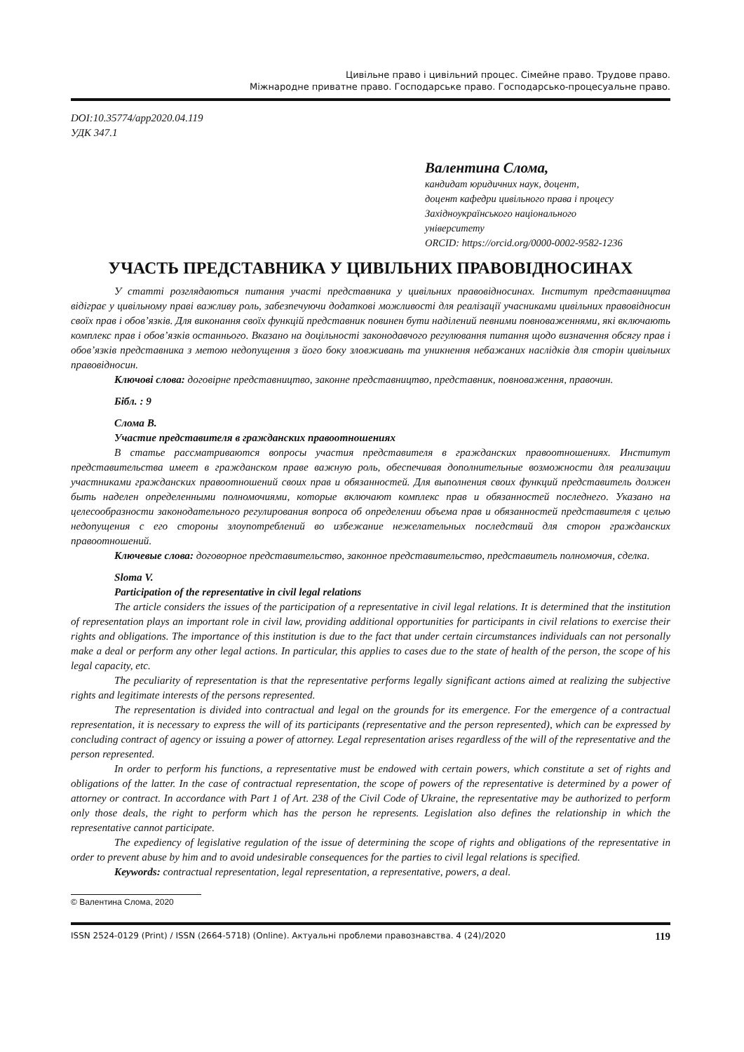Цивільне право і цивільний процес. Сімейне право. Трудове право.
Міжнародне приватне право. Господарське право. Господарсько-процесуальне право.
DOI:10.35774/app2020.04.119
УДК 347.1
Валентина Слома,
кандидат юридичних наук, доцент,
доцент кафедри цивільного права і процесу
Західноукраїнського національного
університету
ORCID: https://orcid.org/0000-0002-9582-1236
УЧАСТЬ ПРЕДСТАВНИКА У ЦИВІЛЬНИХ ПРАВОВІДНОСИНАХ
У статті розглядаються питання участі представника у цивільних правовідносинах. Інститут представництва відіграє у цивільному праві важливу роль, забезпечуючи додаткові можливості для реалізації учасниками цивільних правовідносин своїх прав і обов’язків. Для виконання своїх функцій представник повинен бути наділений певними повноваженнями, які включають комплекс прав і обов’язків останнього. Вказано на доцільності законодавчого регулювання питання щодо визначення обсягу прав і обов’язків представника з метою недопущення з його боку зловживань та уникнення небажаних наслідків для сторін цивільних правовідносин.
Ключові слова: договірне представництво, законне представництво, представник, повноваження, правочин.
Бібл. : 9
Слома В.
Участие представителя в гражданских правоотношениях
В статье рассматриваются вопросы участия представителя в гражданских правоотношениях. Институт представительства имеет в гражданском праве важную роль, обеспечивая дополнительные возможности для реализации участниками гражданских правоотношений своих прав и обязанностей. Для выполнения своих функций представитель должен быть наделен определенными полномочиями, которые включают комплекс прав и обязанностей последнего. Указано на целесообразности законодательного регулирования вопроса об определении объема прав и обязанностей представителя с целью недопущения с его стороны злоупотреблений во избежание нежелательных последствий для сторон гражданских правоотношений.
Ключевые слова: договорное представительство, законное представительство, представитель полномочия, сделка.
Sloma V.
Participation of the representative in civil legal relations
The article considers the issues of the participation of a representative in civil legal relations. It is determined that the institution of representation plays an important role in civil law, providing additional opportunities for participants in civil relations to exercise their rights and obligations. The importance of this institution is due to the fact that under certain circumstances individuals can not personally make a deal or perform any other legal actions. In particular, this applies to cases due to the state of health of the person, the scope of his legal capacity, etc.
The peculiarity of representation is that the representative performs legally significant actions aimed at realizing the subjective rights and legitimate interests of the persons represented.
The representation is divided into contractual and legal on the grounds for its emergence. For the emergence of a contractual representation, it is necessary to express the will of its participants (representative and the person represented), which can be expressed by concluding contract of agency or issuing a power of attorney. Legal representation arises regardless of the will of the representative and the person represented.
In order to perform his functions, a representative must be endowed with certain powers, which constitute a set of rights and obligations of the latter. In the case of contractual representation, the scope of powers of the representative is determined by a power of attorney or contract. In accordance with Part 1 of Art. 238 of the Civil Code of Ukraine, the representative may be authorized to perform only those deals, the right to perform which has the person he represents. Legislation also defines the relationship in which the representative cannot participate.
The expediency of legislative regulation of the issue of determining the scope of rights and obligations of the representative in order to prevent abuse by him and to avoid undesirable consequences for the parties to civil legal relations is specified.
Keywords: contractual representation, legal representation, a representative, powers, a deal.
© Валентина Слома, 2020
ISSN 2524-0129 (Print) / ISSN (2664-5718) (Online). Актуальні проблеми правознавства. 4 (24)/2020 119